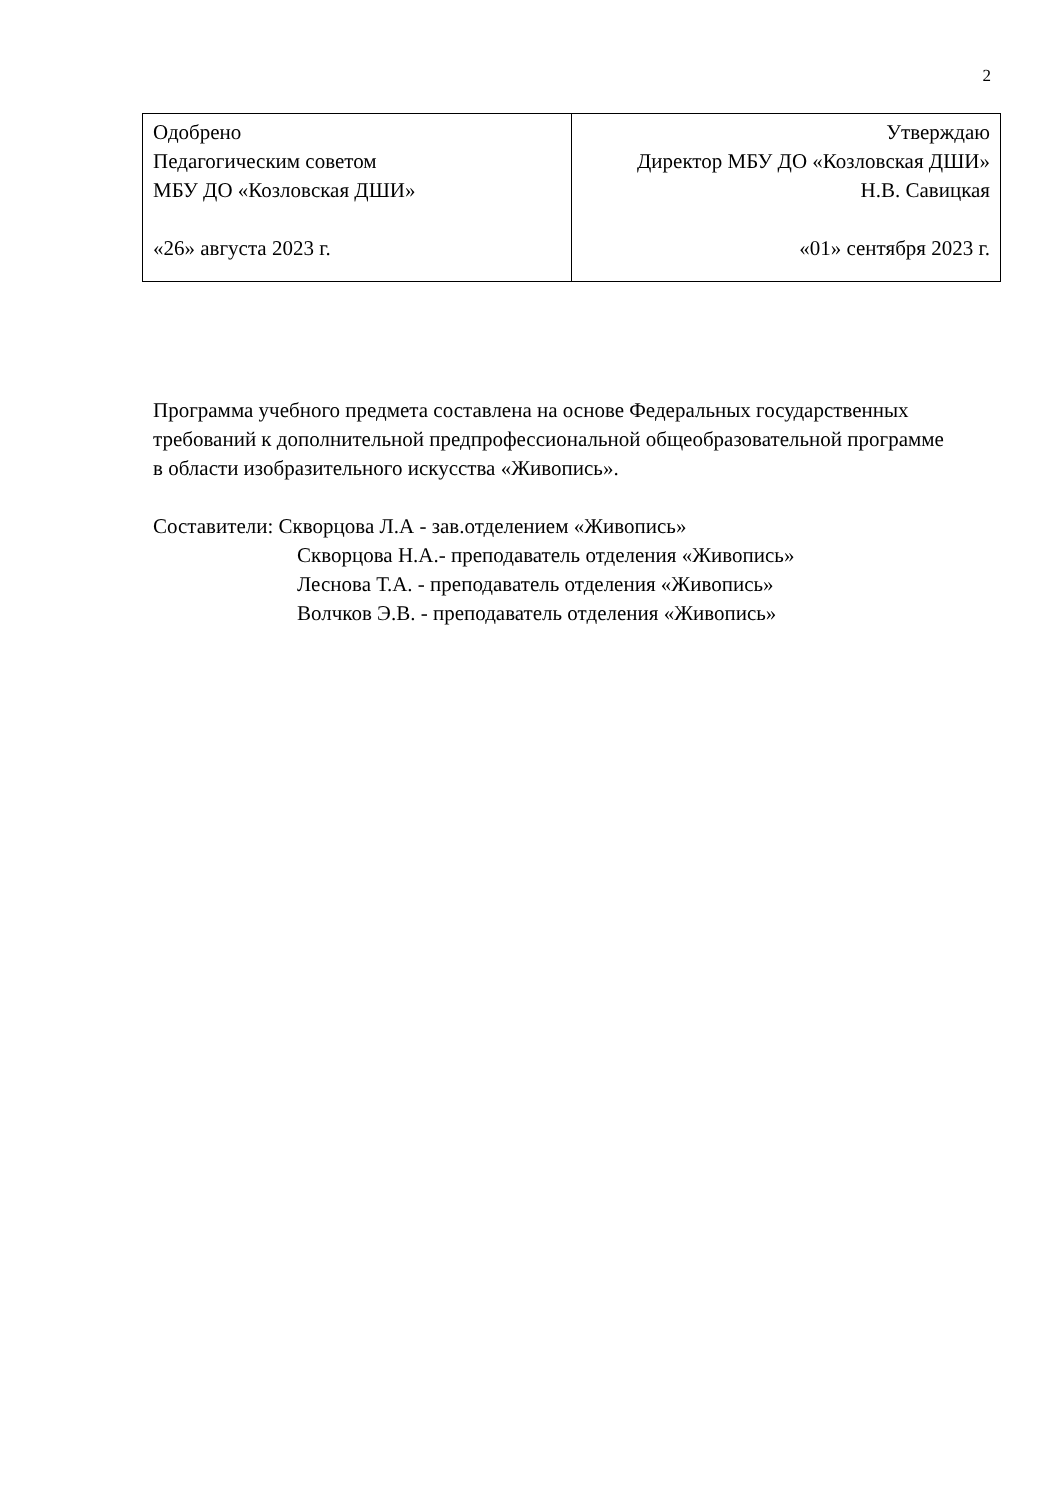2
| Одобрено Педагогическим советом МБУ ДО «Козловская ДШИ» «26» августа 2023 г. | Утверждаю Директор МБУ ДО «Козловская ДШИ» Н.В. Савицкая «01» сентября 2023 г. |
Программа учебного предмета составлена на основе Федеральных государственных требований к дополнительной предпрофессиональной общеобразовательной программе в области изобразительного искусства «Живопись».
Составители: Скворцова Л.А - зав.отделением «Живопись»
Скворцова Н.А.- преподаватель отделения «Живопись»
Леснова Т.А. - преподаватель отделения «Живопись»
Волчков Э.В. - преподаватель отделения «Живопись»